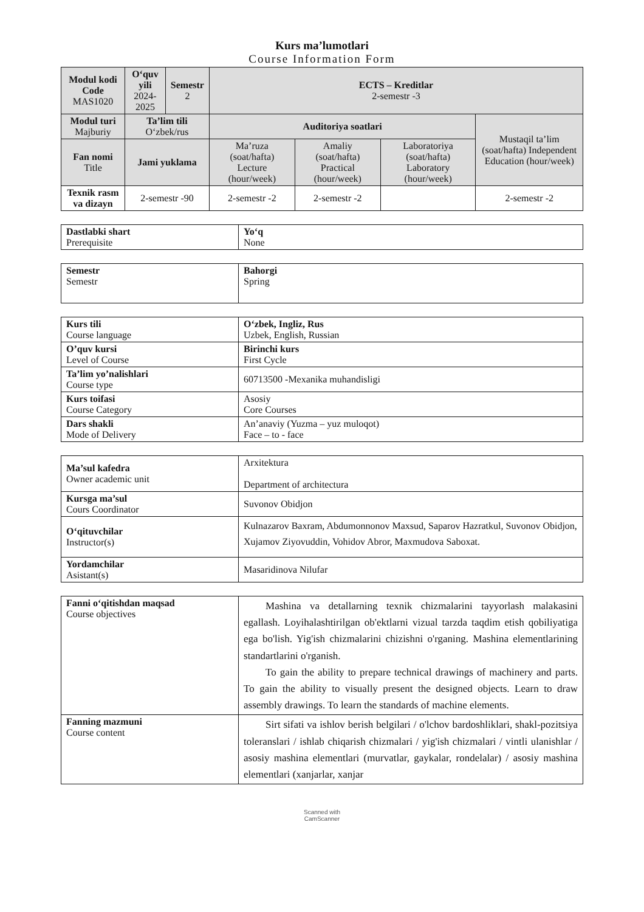Kurs ma’lumotlari
Course Information Form
| Modul kodi Code MAS1020 | O‘quv yili 2024-2025 | Semestr 2 | ECTS – Kreditlar 2-semestr -3 | | | |
| --- | --- | --- | --- | --- | --- | --- |
| Modul turi Majburiy | Ta’lim tili O‘zbek/rus | | Auditoriya soatlari | | | Mustaqil ta’lim (soat/hafta) Independent Education (hour/week) |
| Fan nomi Title | Jami yuklama | | Ma’ruza (soat/hafta) Lecture (hour/week) | Amaliy (soat/hafta) Practical (hour/week) | Laboratoriya (soat/hafta) Laboratory (hour/week) | |
| Texnik rasm va dizayn | 2-semestr -90 | | 2-semestr -2 | 2-semestr -2 | | 2-semestr -2 |
| Dastlabki shart Prerequisite | Yo‘q None |
| Semestr Semestr | Bahorgi Spring |
| Kurs tili Course language | O‘zbek, Ingliz, Rus Uzbek, English, Russian |
| O’quv kursi Level of Course | Birinchi kurs First Cycle |
| Ta’lim yo’nalishlari Course type | 60713500 -Mexanika muhandisligi |
| Kurs toifasi Course Category | Asosiy Core Courses |
| Dars shakli Mode of Delivery | An’anaviy (Yuzma – yuz muloqot) Face – to - face |
| Ma’sul kafedra Owner academic unit | Arxitektura Department of architectura |
| Kursga ma’sul Cours Coordinator | Suvonov Obidjon |
| O‘qituvchilar Instructor(s) | Kulnazarov Baxram, Abdumonnonov Maxsud, Saparov Hazratkul, Suvonov Obidjon, Xujamov Ziyovuddin, Vohidov Abror, Maxmudova Saboxat. |
| Yordamchilar Asistant(s) | Masaridinova Nilufar |
| Fanni o‘qitishdan maqsad Course objectives | Mashina va detallarning texnik chizmalarini tayyorlash malakasini egallash. Loyihalashtirilgan ob'ektlarni vizual tarzda taqdim etish qobiliyatiga ega bo'lish. Yig'ish chizmalarini chizishni o'rganing. Mashina elementlarining standartlarini o'rganish. To gain the ability to prepare technical drawings of machinery and parts. To gain the ability to visually present the designed objects. Learn to draw assembly drawings. To learn the standards of machine elements. |
| Fanning mazmuni Course content | Sirt sifati va ishlov berish belgilari / o'lchov bardoshliklari, shakl-pozitsiya toleranslari / ishlab chiqarish chizmalari / yig'ish chizmalari / vintli ulanishlar / asosiy mashina elementlari (murvatlar, gaykalar, rondelalar) / asosiy mashina elementlari (xanjarlar, xanjar |
Scanned with
CamScanner